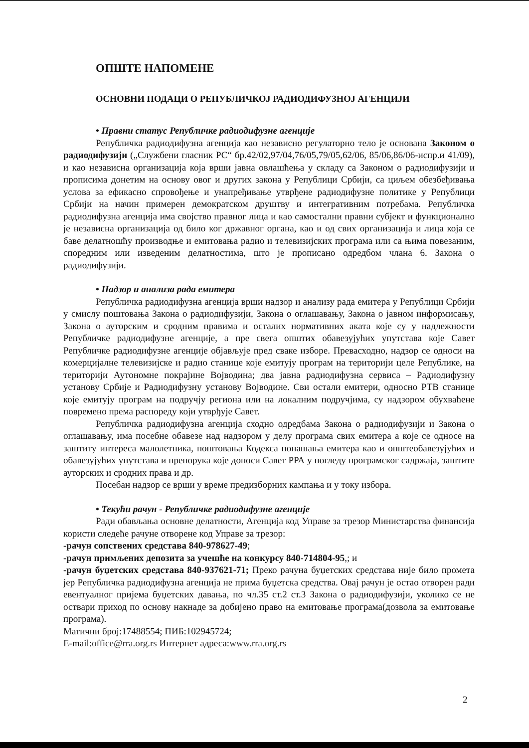ОПШТЕ НАПОМЕНЕ
ОСНОВНИ ПОДАЦИ О РЕПУБЛИЧКОЈ РАДИОДИФУЗНОЈ АГЕНЦИЈИ
• Правни статус Републичке радиодифузне агенције
Републичка радиодифузна агенција као независно регулаторно тело је основана Законом о радиодифузији („Службени гласник РС“ бр.42/02,97/04,76/05,79/05,62/06, 85/06,86/06-испр.и 41/09), и као независна организација која врши јавна овлашћења у складу са Законом о радиодифузији и прописима донетим на основу овог и других закона у Републици Србији, са циљем обезбеђивања услова за ефикасно спровођење и унапређивање утврђене радиодифузне политике у Републици Србији на начин примерен демократском друштву и интегративним потребама. Републичка радиодифузна агенција има својство правног лица и као самостални правни субјект и функционално је независна организација од било ког државног органа, као и од свих организација и лица која се баве делатношћу производње и емитовања радио и телевизијских програма или са њима повезаним, споредним или изведеним делатностима, што је прописано одредбом члана 6. Закона о радиодифузији.
• Надзор и анализа рада емитера
Републичка радиодифузна агенција врши надзор и анализу рада емитера у Републици Србији у смислу поштовања Закона о радиодифузији, Закона о оглашавању, Закона о јавном информисању, Закона о ауторским и сродним правима и осталих нормативних аката које су у надлежности Републичке радиодифузне агенције, а пре свега општих обавезујућих упутстава које Савет Републичке радиодифузне агенције објављује пред сваке изборе. Превасходно, надзор се односи на комерцијалне телевизијске и радио станице које емитују програм на територији целе Републике, на територији Аутономне покрајине Војводина; два јавна радиодифузна сервиса – Радиодифузну установу Србије и Радиодифузну установу Војводине. Сви остали емитери, односно РТВ станице које емитују програм на подручју региона или на локалним подручјима, су надзором обухваћене повремено према распореду који утврђује Савет.
Републичка радиодифузна агенција сходно одредбама Закона о радиодифузији и Закона о оглашавању, има посебне обавезе над надзором у делу програма свих емитера а које се односе на заштиту интереса малолетника, поштовања Кодекса понашања емитера као и општеобавезујућих и обавезујућих упутстава и препорука које доноси Савет РРА у погледу програмског садржаја, заштите ауторских и сродних права и др.
Посебан надзор се врши у време предизборних кампања и у току избора.
• Текући рачун - Републичке радиодифузне агенције
Ради обављања основне делатности, Агенција код Управе за трезор Министарства финансија користи следеће рачуне отворене код Управе за трезор:
-рачун сопствених средстава 840-978627-49;
-рачун примљених депозита за учешће на конкурсу 840-714804-95,; и
-рачун буџетских средстава 840-937621-71; Преко рачуна буџетских средстава није било промета јер Републичка радиодифузна агенција не прима буџетска средства. Овај рачун је остао отворен ради евентуалног пријема буџетских давања, по чл.35 ст.2 ст.3 Закона о радиодифузији, уколико се не оствари приход по основу накнаде за добијено право на емитовање програма(дозвола за емитовање програма).
Матични број:17488554; ПИБ:102945724;
E-mail:office@rra.org.rs Интернет адреса:www.rra.org.rs
2